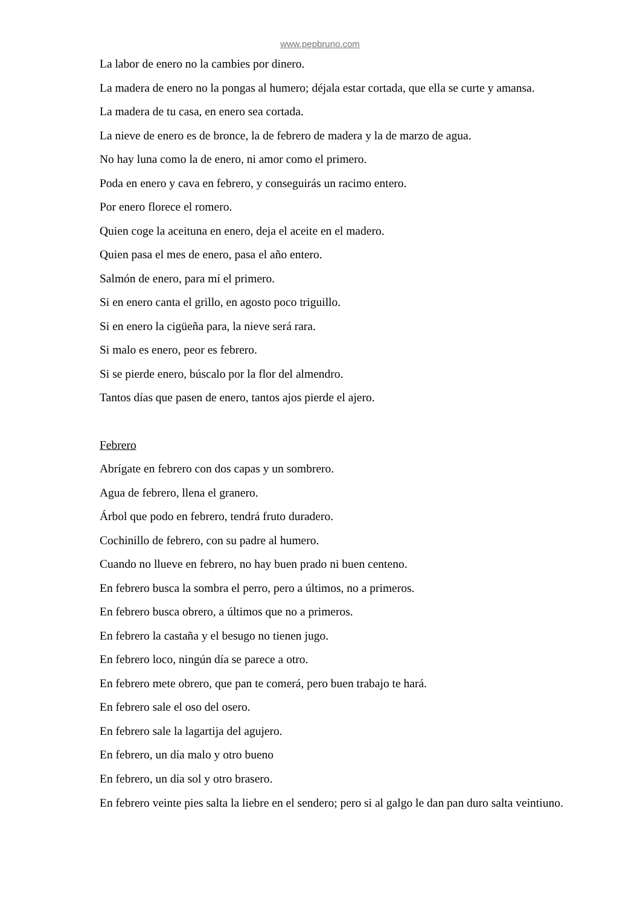www.pepbruno.com
La labor de enero no la cambies por dinero.
La madera de enero no la pongas al humero; déjala estar cortada, que ella se curte y amansa.
La madera de tu casa, en enero sea cortada.
La nieve de enero es de bronce, la de febrero de madera y la de marzo de agua.
No hay luna como la de enero, ni amor como el primero.
Poda en enero y cava en febrero, y conseguirás un racimo entero.
Por enero florece el romero.
Quien coge la aceituna en enero, deja el aceite en el madero.
Quien pasa el mes de enero, pasa el año entero.
Salmón de enero, para mí el primero.
Si en enero canta el grillo, en agosto poco triguillo.
Si en enero la cigüeña para, la nieve será rara.
Si malo es enero, peor es febrero.
Si se pierde enero, búscalo por la flor del almendro.
Tantos días que pasen de enero, tantos ajos pierde el ajero.
Febrero
Abrígate en febrero con dos capas y un sombrero.
Agua de febrero, llena el granero.
Árbol que podo en febrero, tendrá fruto duradero.
Cochinillo de febrero, con su padre al humero.
Cuando no llueve en febrero, no hay buen prado ni buen centeno.
En febrero busca la sombra el perro, pero a últimos, no a primeros.
En febrero busca obrero, a últimos que no a primeros.
En febrero la castaña y el besugo no tienen jugo.
En febrero loco, ningún día se parece a otro.
En febrero mete obrero, que pan te comerá, pero buen trabajo te hará.
En febrero sale el oso del osero.
En febrero sale la lagartija del agujero.
En febrero, un día malo y otro bueno
En febrero, un día sol y otro brasero.
En febrero veinte pies salta la liebre en el sendero; pero si al galgo le dan pan duro salta veintiuno.